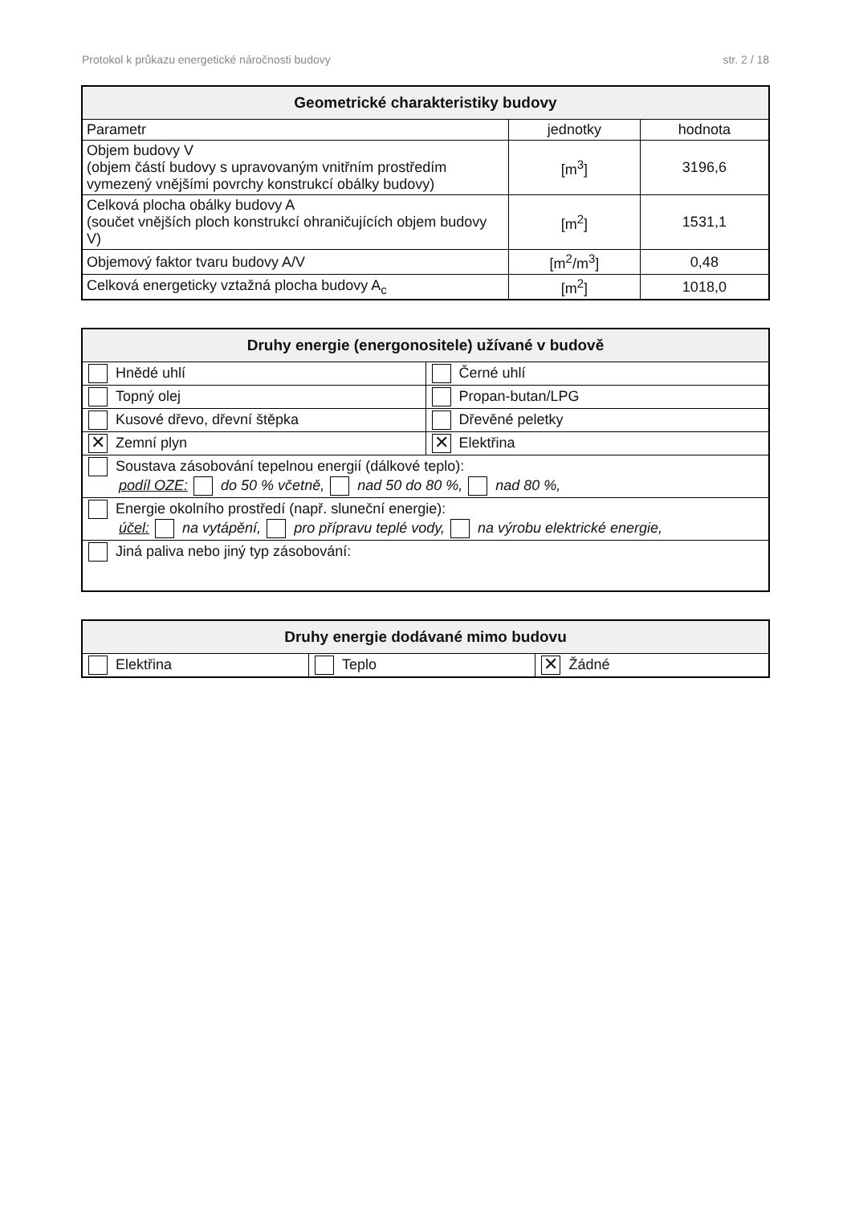Protokol k průkazu energetické náročnosti budovy str. 2 / 18
| Geometrické charakteristiky budovy | | |
| --- | --- | --- |
| Parametr | jednotky | hodnota |
| Objem budovy V (objem částí budovy s upravovaným vnitřním prostředím vymezený vnějšími povrchy konstrukcí obálky budovy) | [m<sup>3</sup>] | 3196,6 |
| Celková plocha obálky budovy A (součet vnějších ploch konstrukcí ohraničujících objem budovy V) | [m<sup>2</sup>] | 1531,1 |
| Objemový faktor tvaru budovy A/V | [m<sup>2</sup>/m<sup>3</sup>] | 0,48 |
| Celková energeticky vztažná plocha budovy A<sub>c</sub> | [m<sup>2</sup>] | 1018,0 |
| Druhy energie (energonositele) užívané v budově | |
| --- | --- |
| Hnědé uhlí | Černé uhlí |
| Topný olej | Propan-butan/LPG |
| Kusové dřevo, dřevní štěpka | Dřevěné peletky |
| ✕ Zemní plyn | ✕ Elektřina |
| Soustava zásobování tepelnou energií (dálkové teplo): podíl OZE: do 50 % včetně, nad 50 do 80 %, nad 80 %, | |
| Energie okolního prostředí (např. sluneční energie): účel: na vytápění, pro přípravu teplé vody, na výrobu elektrické energie, | |
| Jiná paliva nebo jiný typ zásobování: | |
| Druhy energie dodávané mimo budovu | | |
| --- | --- | --- |
| Elektřina | Teplo | ✕ Žádné |